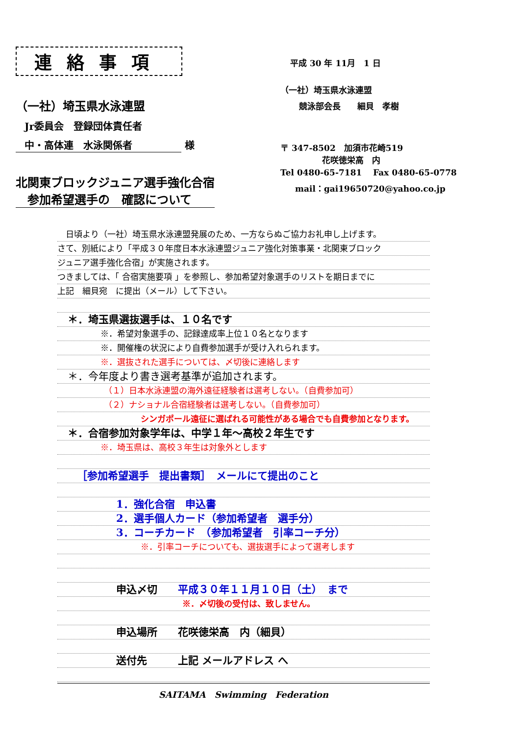連絡事項
（一社）埼玉県水泳連盟
Jr委員会　登録団体責任者
中・高体連　水泳関係者 様
北関東ブロックジュニア選手強化合宿
　参加希望選手の　確認について
平成 30 年 11月　1 日
（一社）埼玉県水泳連盟
競泳部会長　　細貝　孝樹
〒 347-8502　加須市花崎519
花咲徳栄高　内
Tel 0480-65-7181　 Fax 0480-65-0778
mail：gai19650720@yahoo.co.jp
　日頃より（一社）埼玉県水泳連盟発展のため、一方ならぬご協力お礼申し上げます。
さて、別紙により「平成３０年度日本水泳連盟ジュニア強化対策事業・北関東ブロック
ジュニア選手強化合宿」が実施されます。
つきましては、「 合宿実施要項 」を参照し、参加希望対象選手のリストを期日までに
上記　細貝宛　に提出（メール）して下さい。
　＊．埼玉県選抜選手は、１０名です
※．希望対象選手の、記録達成率上位１０名となります
※．開催権の状況により自費参加選手が受け入れられます。
※．選抜された選手については、〆切後に連絡します
　＊．今年度より書き選考基準が追加されます。
（１）日本水泳連盟の海外遠征経験者は選考しない。（自費参加可）
（２）ナショナル合宿経験者は選考しない。（自費参加可）
シンガポール遠征に選ばれる可能性がある場合でも自費参加となります。
　＊．合宿参加対象学年は、中学１年～高校２年生です
※．埼玉県は、高校３年生は対象外とします
［参加希望選手　提出書類］　メールにて提出のこと
1．強化合宿　申込書
2．選手個人カード（参加希望者　選手分）
3．コーチカード　（参加希望者　引率コーチ分）
※．引率コーチについても、選抜選手によって選考します
申込〆切　　平成３０年１１月１０日（土）　まで
※．〆切後の受付は、致しません。
申込場所　　花咲徳栄高　内（細貝）
送付先　　　上記 メールアドレス へ
SAITAMA　Swimming　Federation